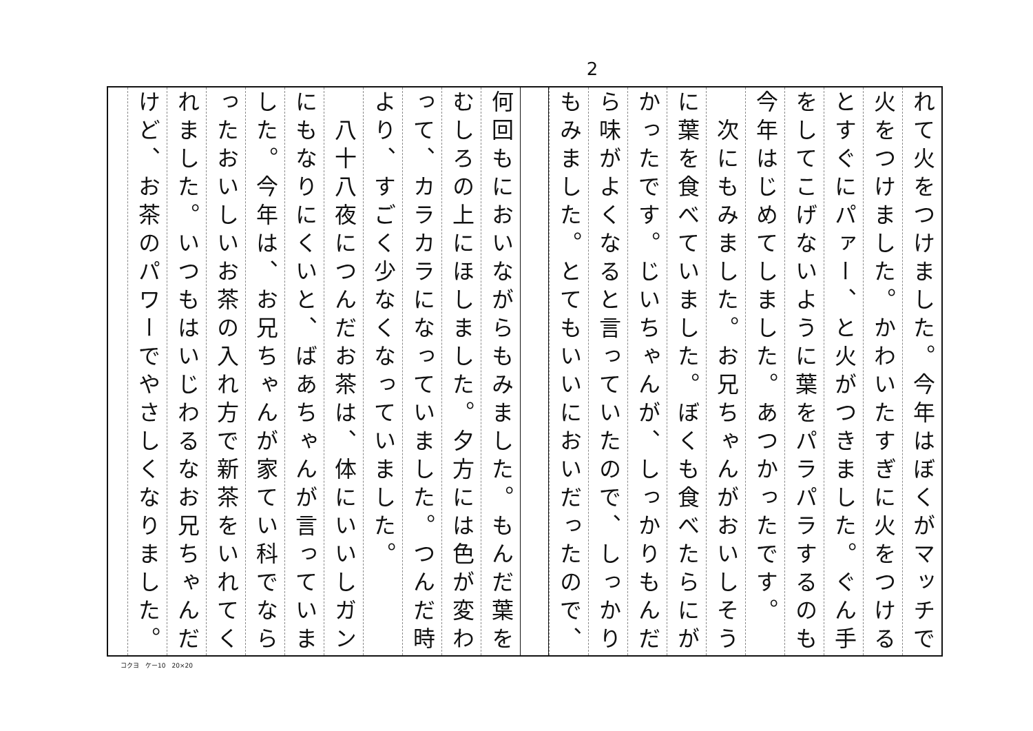2
れて火をつけました。今年はぼくがマッチで
火をつけました。かわいたすぎに火をつける
とすぐにパァー、と火がつきました。ぐん手
をしてこげないように葉をパラパラするのも
今年はじめてしました。あつかったです。
　次にもみました。お兄ちゃんがおいしそう
に葉を食べていました。ぼくも食べたらにが
かったです。じいちゃんが、しっかりもんだ
ら味がよくなると言っていたので、しっかり
もみました。とてもいいにおいだったので、
何回もにおいながらもみました。もんだ葉を
むしろの上にほしました。夕方には色が変わ
って、カラカラになっていました。つんだ時
より、すごく少なくなっていました。
　八十八夜につんだお茶は、体にいいしガン
にもなりにくいと、ばあちゃんが言っていま
した。今年は、お兄ちゃんが家てい科でなら
ったおいしいお茶の入れ方で新茶をいれてく
れました。いつもはいじわるなお兄ちゃんだ
けど、お茶のパワーでやさしくなりました。
コクヨ　ケー10　20×20